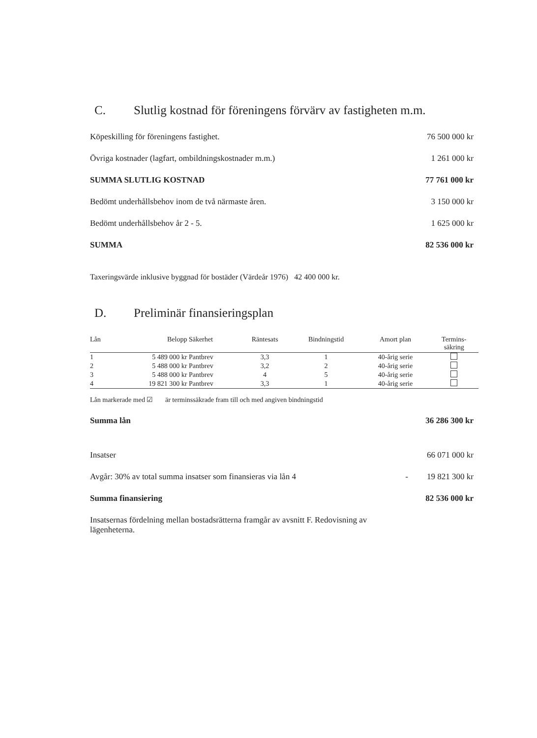C. Slutlig kostnad för föreningens förvärv av fastigheten m.m.
Köpeskilling för föreningens fastighet. 76 500 000 kr
Övriga kostnader (lagfart, ombildningskostnader m.m.) 1 261 000 kr
SUMMA SLUTLIG KOSTNAD 77 761 000 kr
Bedömt underhållsbehov inom de två närmaste åren. 3 150 000 kr
Bedömt underhållsbehov år 2 - 5. 1 625 000 kr
SUMMA 82 536 000 kr
Taxeringsvärde inklusive byggnad för bostäder (Värdeår 1976) 42 400 000 kr.
D. Preliminär finansieringsplan
| Lån | Belopp | Säkerhet | Räntesats | Bindningstid | Amort plan | Termins- säkring |
| --- | --- | --- | --- | --- | --- | --- |
| 1 | 5 489 000 kr | Pantbrev | 3,3 | 1 | 40-årig serie | |
| 2 | 5 488 000 kr | Pantbrev | 3,2 | 2 | 40-årig serie | |
| 3 | 5 488 000 kr | Pantbrev | 4 | 5 | 40-årig serie | |
| 4 | 19 821 300 kr | Pantbrev | 3,3 | 1 | 40-årig serie | |
Lån markerade med ☑ är terminssäkrade fram till och med angiven bindningstid
Summa lån 36 286 300 kr
Insatser 66 071 000 kr
Avgår: 30% av total summa insatser som finansieras via lån 4 - 19 821 300 kr
Summa finansiering 82 536 000 kr
Insatsernas fördelning mellan bostadsrätterna framgår av avsnitt F. Redovisning av lägenheterna.